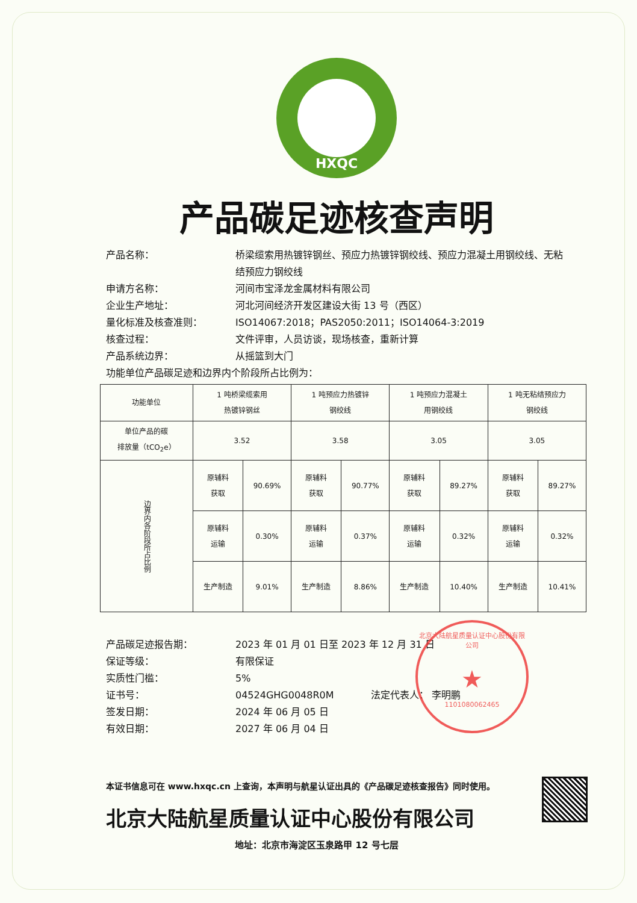HXQC
产品碳足迹核查声明
产品名称：
桥梁缆索用热镀锌钢丝、预应力热镀锌钢绞线、预应力混凝土用钢绞线、无粘结预应力钢绞线
申请方名称：
河间市宝泽龙金属材料有限公司
企业生产地址：
河北河间经济开发区建设大街 13 号（西区）
量化标准及核查准则：
ISO14067:2018；PAS2050:2011；ISO14064-3:2019
核查过程：
文件评审，人员访谈，现场核查，重新计算
产品系统边界：
从摇篮到大门
功能单位产品碳足迹和边界内个阶段所占比例为：
| 功能单位 | 1 吨桥梁缆索用 热镀锌钢丝 | | 1 吨预应力热镀锌 钢绞线 | | 1 吨预应力混凝土 用钢绞线 | | 1 吨无粘结预应力 钢绞线 | |
| --- | --- | --- | --- | --- | --- | --- | --- | --- |
| 单位产品的碳 排放量（tCO<sub>2</sub>e） | 3.52 | | 3.58 | | 3.05 | | 3.05 | |
| 边界内各阶段所占比例 | 原辅料 获取 | 90.69% | 原辅料 获取 | 90.77% | 原辅料 获取 | 89.27% | 原辅料 获取 | 89.27% |
| | 原辅料 运输 | 0.30% | 原辅料 运输 | 0.37% | 原辅料 运输 | 0.32% | 原辅料 运输 | 0.32% |
| | 生产制造 | 9.01% | 生产制造 | 8.86% | 生产制造 | 10.40% | 生产制造 | 10.41% |
产品碳足迹报告期：
2023 年 01 月 01 日至 2023 年 12 月 31 日
保证等级：
有限保证
实质性门槛：
5%
证书号：
04524GHG0048R0M 法定代表人： 李明鹏
签发日期：
2024 年 06 月 05 日
有效日期：
2027 年 06 月 04 日
本证书信息可在 www.hxqc.cn 上查询，本声明与航星认证出具的《产品碳足迹核查报告》同时使用。
北京大陆航星质量认证中心股份有限公司
地址：北京市海淀区玉泉路甲 12 号七层
北京大陆航星质量认证中心股份有限公司
★
1101080062465